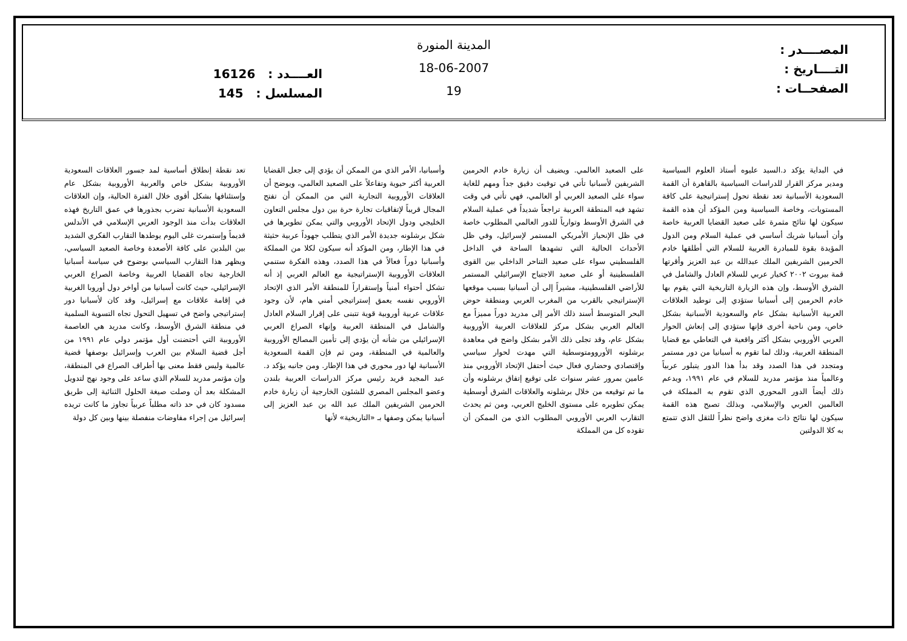المصــــدر :
التــــاريخ :
الصفحــات :
المدينة المنورة
18-06-2007
19
العــــدد : 16126
المسلسل : 145
في البداية يؤكد د.السيد عليوه أستاذ العلوم السياسية ومدير مركز القرار للدراسات السياسية بالقاهرة أن القمة السعودية الأسبانية تعد نقطة تحول إستراتيجية على كافة المستويات، وخاصة السياسية ومن المؤكد أن هذه القمة سيكون لها نتائج مثمرة على صعيد القضايا العربية خاصة وأن أسبانيا شريك أساسي في عملية السلام ومن الدول المؤيدة بقوة للمبادرة العربية للسلام التي أطلقها خادم الحرمين الشريفين الملك عبدالله بن عبد العزيز وأقرتها قمة بيروت ٢٠٠٢ كخيار عربي للسلام العادل والشامل في الشرق الأوسط، وإن هذه الزيارة التاريخية التي يقوم بها خادم الحرمين إلى أسبانيا ستؤدي إلى توطيد العلاقات العربية الأسبانية بشكل عام والسعودية الأسبانية بشكل خاص، ومن ناحية أخرى فإنها ستؤدي إلى إنعاش الحوار العربي الأوروبي بشكل أكثر واقعية في التعاطي مع قضايا المنطقة العربية، وذلك لما تقوم به أسبانيا من دور مستمر ومتجدد في هذا الصدد وقد بدأ هذا الدور يتبلور عربياً وعالمياً منذ مؤتمر مدريد للسلام في عام ١٩٩١، ويدعم ذلك أيضاً الدور المحوري الذي تقوم به المملكة في العالمين العربي والإسلامي، وبذلك تصبح هذه القمة سيكون لها نتائج ذات مغزى واضح نظراً للثقل الذي تتمتع به كلا الدولتين
على الصعيد العالمي. ويضيف أن زيارة خادم الحرمين الشريفين لأسبانيا تأتي في توقيت دقيق جداً ومهم للغاية سواء على الصعيد العربي أو العالمي، فهي تأتي في وقت تشهد فيه المنطقة العربية تراجعاً شديداً في عملية السلام في الشرق الأوسط وتوارياً للدور العالمي المطلوب خاصة في ظل الإنحياز الأمريكي المستمر لإسرائيل، وفي ظل الأحداث الحالية التي تشهدها الساحة في الداخل الفلسطيني سواء على صعيد التناحر الداخلي بين القوى الفلسطينية أو على صعيد الاجتياح الإسرائيلي المستمر للأراضي الفلسطينية، مشيراً إلى أن أسبانيا بسبب موقعها الإستراتيجي بالقرب من المغرب العربي ومنطقة حوض البحر المتوسط أسند ذلك الأمر إلى مدريد دوراً مميزاً مع العالم العربي بشكل مركز للعلاقات العربية الأوروبية بشكل عام، وقد تجلى ذلك الأمر بشكل واضح في معاهدة برشلونه الأوروومتوسطية التي مهدت لحوار سياسي وإقتصادي وحضاري فعال حيث أحتفل الإتحاد الأوروبي منذ عامين بمرور عشر سنوات على توقيع إتفاق برشلونه وأن ما تم توقيعه من خلال برشلونه والعلاقات الشرق أوسطية يمكن تطويره على مستوى الخليج العربي، ومن ثم يحدث التقارب العربي الأوروبي المطلوب الذي من الممكن أن تقوده كل من المملكة
وأسبانيا، الأمر الذي من الممكن أن يؤدي إلى جعل القضايا العربية أكثر حيوية وتفاعلاً على الصعيد العالمي، ويوضح أن العلاقات الأوروبية التجارية التي من الممكن أن تفتح المجال قريباً لإتفاقيات تجارة حرة بين دول مجلس التعاون الخليجي ودول الإتحاد الأوروبي والتي يمكن تطويرها في شكل برشلونه جديدة الأمر الذي يتطلب جهوداً عربية حثيثة في هذا الإطار، ومن المؤكد أنه سيكون لكلا من المملكة وأسبانيا دوراً فعالاً في هذا الصدد، وهذه الفكرة ستنمي العلاقات الأوروبية الإستراتيجية مع العالم العربي إذ أنه تشكل أحتواء أمنياً وإستقراراً للمنطقة الأمر الذي الإتحاد الأوروبي نفسه يعمق إستراتيجي أمني هام، لأن وجود علاقات عربية أوروبية قوية تتبنى على إقرار السلام العادل والشامل في المنطقة العربية وإنهاء الصراع العربي الإسرائيلي من شأنه أن يؤدي إلى تأمين المصالح الأوروبية والعالمية في المنطقة، ومن ثم فإن القمة السعودية الأسبانية لها دور محوري في هذا الإطار. ومن جانبه يؤكد د. عبد المجيد فريد رئيس مركز الدراسات العربية بلندن وعضو المجلس المصري للشئون الخارجية أن زيارة خادم الحرمين الشريفين الملك عبد الله بن عبد العزيز إلى أسبانيا يمكن وصفها بـ «التاريخية» لأنها
تعد نقطة إنطلاق أساسية لمد جسور العلاقات السعودية الأوروبية بشكل خاص والعربية الأوروبية بشكل عام وإستئنافها بشكل أقوى خلال الفترة الحالية، وإن العلاقات السعودية الأسبانية تضرب بجذورها في عمق التاريخ فهذه العلاقات بدأت منذ الوجود العربي الإسلامي في الأندلس قديماً وإستمرت غلى اليوم يوطدها التقارب الفكري الشديد بين البلدين على كافة الأصعدة وخاصة الصعيد السياسي، ويظهر هذا التقارب السياسي بوضوح في سياسة أسبانيا الخارجية تجاه القضايا العربية وخاصة الصراع العربي الإسرائيلي، حيث كانت أسبانيا من أواخر دول أوروبا الغربية في إقامة علاقات مع إسرائيل، وقد كان لأسبانيا دور إستراتيجي واضح في تسهيل التحول تجاه التسوية السلمية في منطقة الشرق الأوسط، وكانت مدريد هي العاصمة الأوروبية التي أحتضنت أول مؤتمر دولي عام ١٩٩١ من أجل قضية السلام بين العرب وإسرائيل بوصفها قضية عالمية وليس فقط معنى بها أطراف الصراع في المنطقة، وإن مؤتمر مدريد للسلام الذي ساعد على وجود نهج لتدويل المشكلة بعد أن وصلت صيغة الحلول الثنائية إلى طريق مسدود كان في حد ذاته مطلباً عربياً تجاوز ما كانت تريده إسرائيل من إجراء مفاوضات منفصلة بينها وبين كل دولة